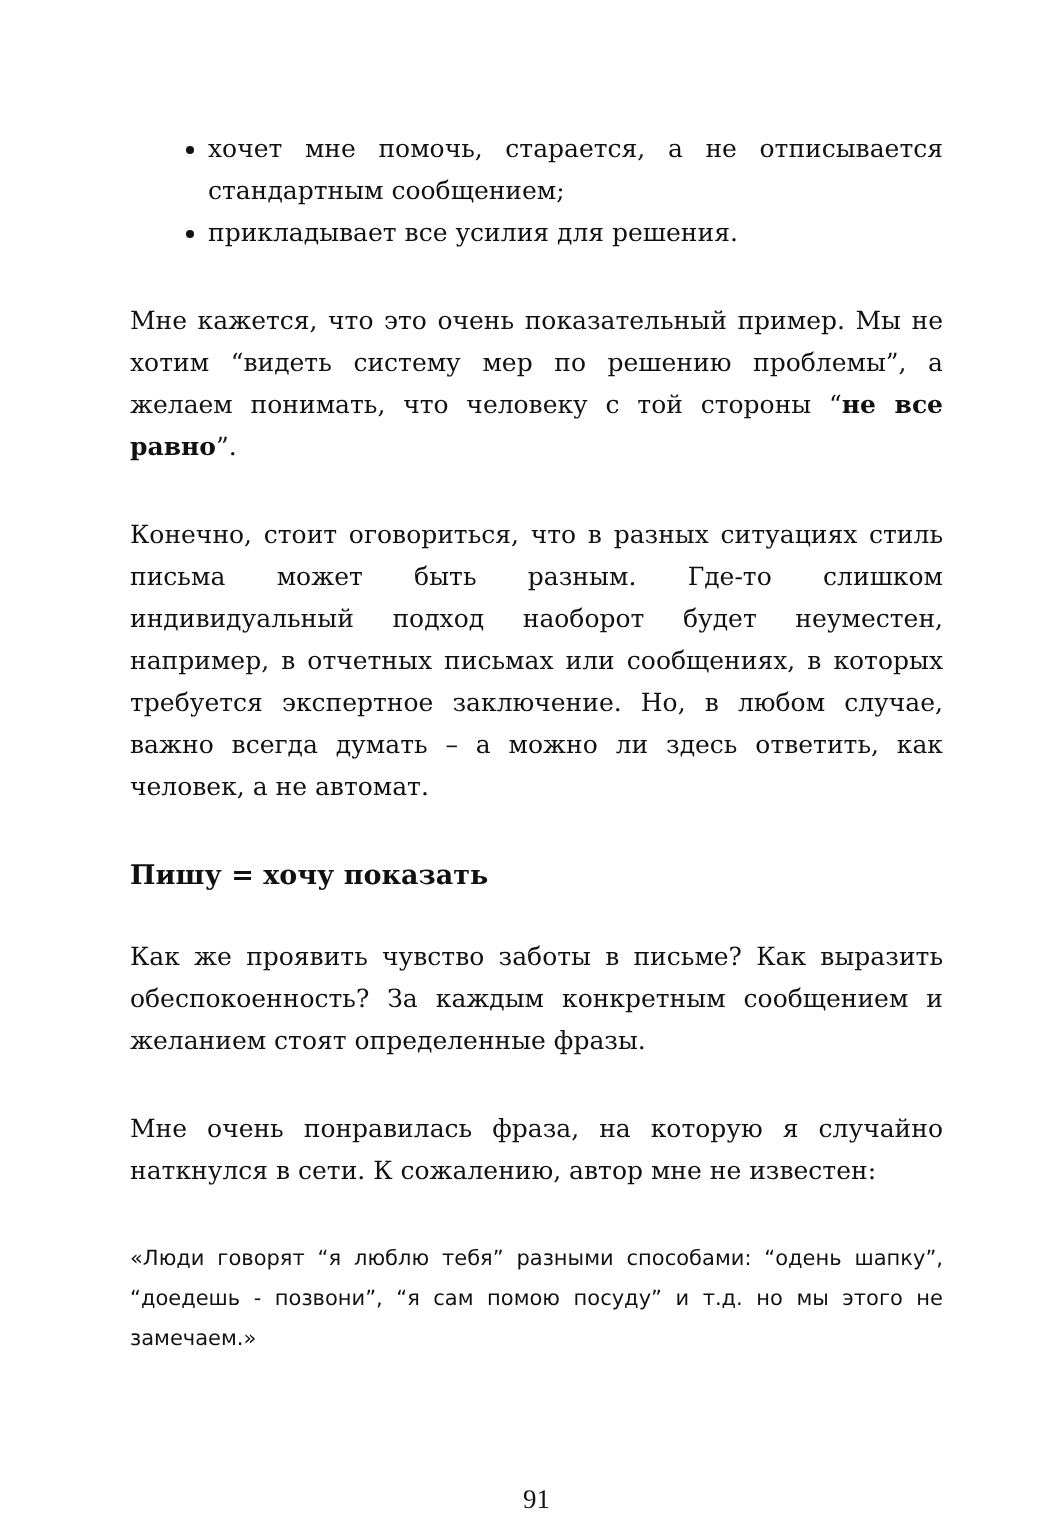хочет мне помочь, старается, а не отписывается стандартным сообщением;
прикладывает все усилия для решения.
Мне кажется, что это очень показательный пример. Мы не хотим “видеть систему мер по решению проблемы”, а желаем понимать, что человеку с той стороны “не все равно”.
Конечно, стоит оговориться, что в разных ситуациях стиль письма может быть разным. Где-то слишком индивидуальный подход наоборот будет неуместен, например, в отчетных письмах или сообщениях, в которых требуется экспертное заключение. Но, в любом случае, важно всегда думать – а можно ли здесь ответить, как человек, а не автомат.
Пишу = хочу показать
Как же проявить чувство заботы в письме? Как выразить обеспокоенность? За каждым конкретным сообщением и желанием стоят определенные фразы.
Мне очень понравилась фраза, на которую я случайно наткнулся в сети. К сожалению, автор мне не известен:
«Люди говорят “я люблю тебя” разными способами: “одень шапку”, “доедешь - позвони”, “я сам помою посуду” и т.д. но мы этого не замечаем.»
91